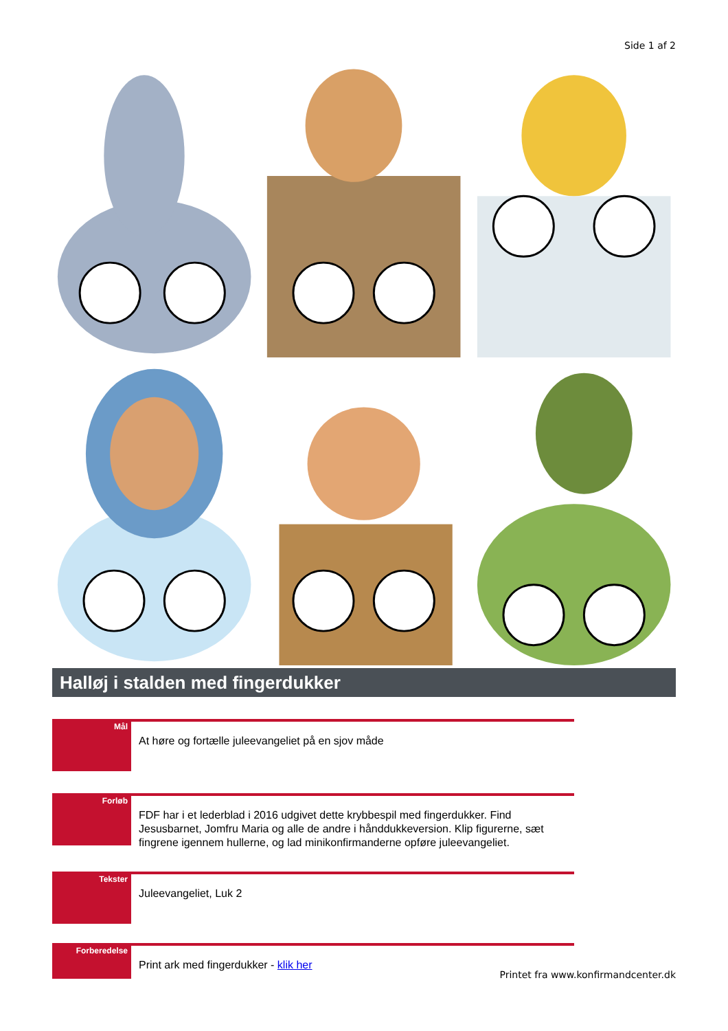Side 1 af 2
Halløj i stalden med fingerdukker
Mål
At høre og fortælle juleevangeliet på en sjov måde
Forløb
FDF har i et lederblad i 2016 udgivet dette krybbespil med fingerdukker. Find Jesusbarnet, Jomfru Maria og alle de andre i hånddukkeversion. Klip figurerne, sæt fingrene igennem hullerne, og lad minikonfirmanderne opføre juleevangeliet.
Tekster
Juleevangeliet, Luk 2
Forberedelse
Print ark med fingerdukker - klik her
Printet fra www.konfirmandcenter.dk